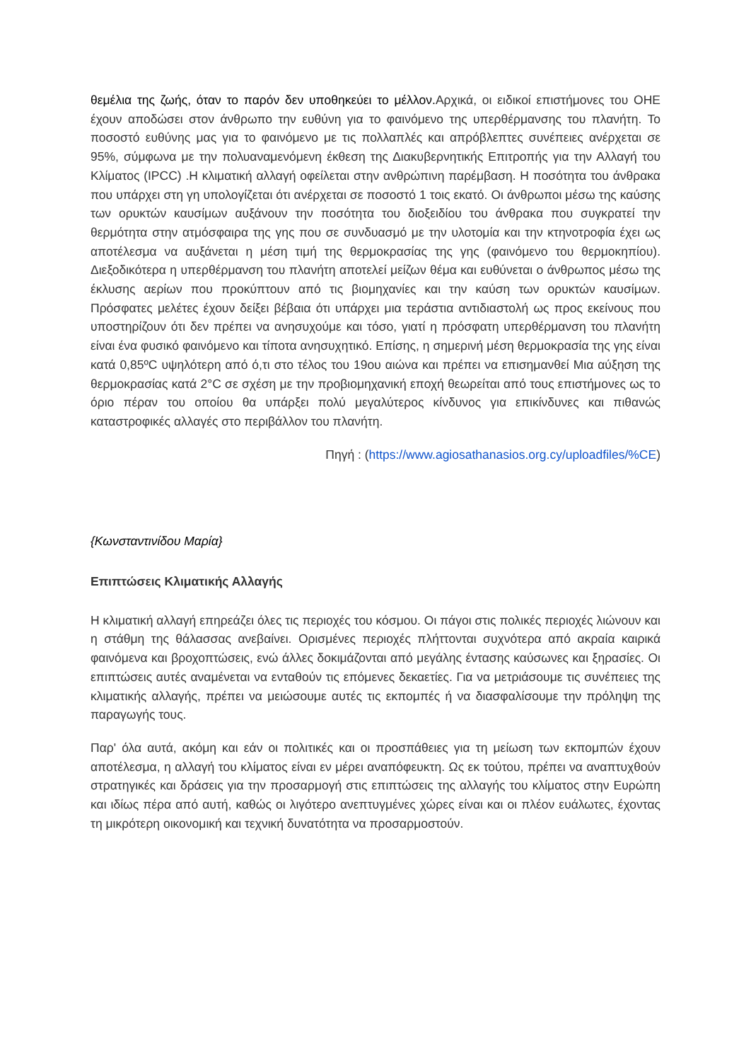θεμέλια της ζωής, όταν το παρόν δεν υποθηκεύει το μέλλον. Αρχικά, οι ειδικοί επιστήμονες του ΟΗΕ έχουν αποδώσει στον άνθρωπο την ευθύνη για το φαινόμενο της υπερθέρμανσης του πλανήτη. Το ποσοστό ευθύνης μας για το φαινόμενο με τις πολλαπλές και απρόβλεπτες συνέπειες ανέρχεται σε 95%, σύμφωνα με την πολυαναμενόμενη έκθεση της Διακυβερνητικής Επιτροπής για την Αλλαγή του Κλίματος (IPCC) .Η κλιματική αλλαγή οφείλεται στην ανθρώπινη παρέμβαση. Η ποσότητα του άνθρακα που υπάρχει στη γη υπολογίζεται ότι ανέρχεται σε ποσοστό 1 τοις εκατό. Οι άνθρωποι μέσω της καύσης των ορυκτών καυσίμων αυξάνουν την ποσότητα του διοξειδίου του άνθρακα που συγκρατεί την θερμότητα στην ατμόσφαιρα της γης που σε συνδυασμό με την υλοτομία και την κτηνοτροφία έχει ως αποτέλεσμα να αυξάνεται η μέση τιμή της θερμοκρασίας της γης (φαινόμενο του θερμοκηπίου). Διεξοδικότερα η υπερθέρμανση του πλανήτη αποτελεί μείζων θέμα και ευθύνεται ο άνθρωπος μέσω της έκλυσης αερίων που προκύπτουν από τις βιομηχανίες και την καύση των ορυκτών καυσίμων. Πρόσφατες μελέτες έχουν δείξει βέβαια ότι υπάρχει μια τεράστια αντιδιαστολή ως προς εκείνους που υποστηρίζουν ότι δεν πρέπει να ανησυχούμε και τόσο, γιατί η πρόσφατη υπερθέρμανση του πλανήτη είναι ένα φυσικό φαινόμενο και τίποτα ανησυχητικό. Επίσης, η σημερινή μέση θερμοκρασία της γης είναι κατά 0,85ºC υψηλότερη από ό,τι στο τέλος του 19ου αιώνα και πρέπει να επισημανθεί Μια αύξηση της θερμοκρασίας κατά 2°C σε σχέση με την προβιομηχανική εποχή θεωρείται από τους επιστήμονες ως το όριο πέραν του οποίου θα υπάρξει πολύ μεγαλύτερος κίνδυνος για επικίνδυνες και πιθανώς καταστροφικές αλλαγές στο περιβάλλον του πλανήτη.
Πηγή : (https://www.agiosathanasios.org.cy/uploadfiles/%CE)
{Κωνσταντινίδου Μαρία}
Επιπτώσεις Κλιματικής Αλλαγής
Η κλιματική αλλαγή επηρεάζει όλες τις περιοχές του κόσμου. Οι πάγοι στις πολικές περιοχές λιώνουν και η στάθμη της θάλασσας ανεβαίνει. Ορισμένες περιοχές πλήττονται συχνότερα από ακραία καιρικά φαινόμενα και βροχοπτώσεις, ενώ άλλες δοκιμάζονται από μεγάλης έντασης καύσωνες και ξηρασίες. Οι επιπτώσεις αυτές αναμένεται να ενταθούν τις επόμενες δεκαετίες. Για να μετριάσουμε τις συνέπειες της κλιματικής αλλαγής, πρέπει να μειώσουμε αυτές τις εκπομπές ή να διασφαλίσουμε την πρόληψη της παραγωγής τους.
Παρ' όλα αυτά, ακόμη και εάν οι πολιτικές και οι προσπάθειες για τη μείωση των εκπομπών έχουν αποτέλεσμα, η αλλαγή του κλίματος είναι εν μέρει αναπόφευκτη. Ως εκ τούτου, πρέπει να αναπτυχθούν στρατηγικές και δράσεις για την προσαρμογή στις επιπτώσεις της αλλαγής του κλίματος στην Ευρώπη και ιδίως πέρα από αυτή, καθώς οι λιγότερο ανεπτυγμένες χώρες είναι και οι πλέον ευάλωτες, έχοντας τη μικρότερη οικονομική και τεχνική δυνατότητα να προσαρμοστούν.